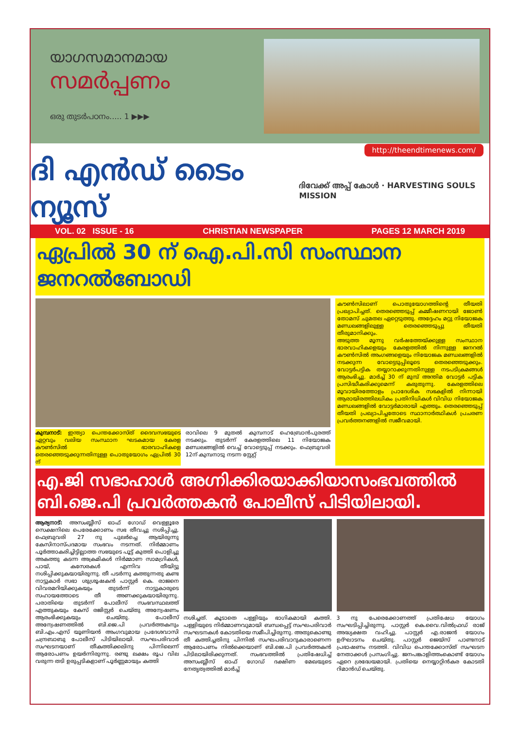യാഗസമാനമായ
സമർപ്പണം
ഒരു തുടർപഠനം..... 1 ▶▶▶
http://theendtimenews.com/
ദി എൻഡ് ടൈം ന്യൂസ് ദിവേക്ക് അപ്പ് കോൾ · HARVESTING SOULS MISSION
VOL. 02 ISSUE - 16 CHRISTIAN NEWSPAPER PAGES 12 MARCH 2019
ഏപ്രിൽ 30 ന് ഐ.പി.സി സംസ്ഥാന ജനറൽബോഡി
കുമ്പനാട്: ഇന്ത്യാ പെന്തക്കോസ്ത് ദൈവസഭയുടെ ഏറ്റവും വലിയ സംസ്ഥാന ഘടകമായ കേരള കൗൺസിൽ ഭാരവാഹികളെ തെരഞ്ഞെടുക്കുന്നതിനുള്ള പൊതുയോഗം ഏപ്രിൽ 30 ന്
രാവിലെ 9 മുതൽ കുമ്പനാട് ഹെബ്രോൻപുരത്ത് നടക്കും. തുടർന്ന് കേരളത്തിലെ 11 നിയോജക മണ്ഡലങ്ങളിൽ വെച്ച് വോട്ടെടുപ്പ് നടക്കും. ഫെബ്രുവരി 12ന് കുമ്പനാടു നടന്ന സ്റ്റേറ്റ്
കൗൺസിലാണ് പൊതുയോഗത്തിന്റെ തീയതി പ്രഖ്യാപിച്ചത്. തെരഞ്ഞെടുപ്പ് കമ്മീഷണറായി ജോൺ തോമസ് ചുമതല ഏറ്റെടുത്തു. അദ്ദേഹം മറ്റു നിയോജക മണ്ഡലങ്ങളിലുള്ള തെരഞ്ഞെടുപ്പു തീയതി തീരുമാനിക്കും.
അടുത്ത മൂന്നു വർഷത്തേയ്ക്കുള്ള സംസ്ഥാന ഭാരവാഹികളെയും കേരളത്തിൽ നിന്നുള്ള ജനറൽ കൗൺസിൽ അംഗങ്ങളെയും നിയോജക മണ്ഡലങ്ങളിൽ നടക്കുന്ന വോട്ടെടുപ്പിലൂടെ തെരഞ്ഞെടുക്കും. വോട്ടർപട്ടിക തയ്യാറാക്കുന്നതിനുള്ള നടപടിക്രമങ്ങൾ ആരംഭിച്ചു. മാർച്ച് 30 ന് മുമ്പ് അന്തിമ വോട്ടർ പട്ടിക പ്രസിദ്ധീകരിക്കുമെന്ന് കരുതുന്നു. കേരളത്തിലെ മൂവായിരത്തോളം പ്രാദേശിക സഭകളിൽ നിന്നായി ആരായിരത്തിലധികം പ്രതിനിധികൾ വിവിധ നിയോജക മണ്ഡലങ്ങളിൽ വോട്ടർമാരായി എത്തും. തെരഞ്ഞെടുപ്പ് തീയതി പ്രഖ്യാപിച്ചതോടെ സ്ഥാനാർത്ഥികൾ പ്രചരണ പ്രവർത്തനങ്ങളിൽ സജീവമായി.
എ.ജി സഭാഹാൾ അഗ്നിക്കിരയാക്കിയാസംഭവത്തിൽ ബി.ജെ.പി പ്രവർത്തകൻ പോലീസ് പിടിയിലായി.
ആര്യനാട്: അസംബ്ലീസ് ഓഫ് ഗോഡ് വെള്ളൂരേ സെക്ഷനിലെ പെരേക്കോണം സഭ തീവച്ചു നശിപ്പിച്ചു. ഫെബ്രുവരി 27 നു പുലർച്ചെ ആയിരുന്നു കേസിനാസ്പദമായ സംഭവം നടന്നത്. നിർമ്മാണം പൂർത്താകരിച്ചിട്ടില്ലാത്ത സഭയുടെ പൂട്ട് കുത്തി പൊളിച്ചു അകത്തു കടന്ന അക്രമികൾ നിർമ്മാണ സാമഗ്രികൾ, പായ്, കസേരകൾ എന്നിവ തീയിട്ടു നശിപ്പിക്കുകയായിരുന്നു. തീ പടർന്നു കത്തുന്നതു കണ്ട നാട്ടുകാർ സഭാ ശുശ്രൂഷകൻ പാസ്റ്റർ കെ. രാജനെ വിവരമറിയിക്കുകയും തുടർന്ന് നാട്ടുകാരുടെ സഹായത്തോടെ തീ അണക്കുകയായിരുന്നു. പരാതിയെ തുടർന്ന് പോലീസ് സംഭവസ്ഥലത്ത് എത്തുകയും കേസ് രജിസ്റ്റർ ചെയ്തു അന്വേഷണം ആരംഭിക്കുകയും ചെയ്തു. പോലീസ് അന്വേഷണത്തിൽ ബി.ജെ.പി പ്രവർത്തകനും ബി.എം.എസ് യൂണിയൻ അംഗവുമായ പ്രദേശവാസി ചന്ദ്രബാബു പോലീസ് പിടിയിലായി. സംഘപരിവാർ സംഘടനയാണ് തീകത്തിക്കലിനു പിന്നിലെന്ന് ആരോപണം ഉയർന്നിരുന്നു. രണ്ടു ലക്ഷം രൂപ വില വരുന്ന തടി ഉരുപ്പടികളാണ് പൂർണ്ണമായും കത്തി
നശിച്ചത്. കൂടാതെ പള്ളിയും ഭാഗികമായി കത്തി. പള്ളിയുടെ നിർമ്മാണവുമായി ബന്ധപ്പെട്ട് സംഘപരിവാർ സംഘടനകൾ കോടതിയെ സമീപിച്ചിരുന്നു. അതുകൊണ്ടു തീ കത്തിച്ചതിനു പിന്നിൽ സംഘപരിവാറുകാരാണെന്ന ആരോപണം നിൽക്കെയാണ് ബി.ജെ.പി പ്രവർത്തകൻ പിടിലായിരിക്കുന്നത്. സംഭവത്തിൽ പ്രതിഷേധിച്ച് അസംബ്ലീസ് ഓഫ് ഗോഡ് ദക്ഷിണ മേഖയുടെ നേതൃത്വത്തിൽ മാർച്ച്
3 നു പേരെക്കോണത്ത് പ്രതിഷേധ യോഗം സംഘടിപ്പിച്ചിരുന്നു. പാസ്റ്റർ കെ.വൈ.വിൽഫ്രഡ് രാജ് അദ്ധ്യക്ഷത വഹിച്ചു. പാസ്റ്റർ എ.രാജൻ യോഗം ഉദ്ഘാടനം ചെയ്തു. പാസ്റ്റർ ജെയ്സ് പാണ്ടനാട് പ്രഭാഷണം നടത്തി. വിവിധ പെന്തക്കോസ്ത് സംഘടന നേതാക്കൾ പ്രസംഗിച്ചു. ജനപങ്കാളിത്തംകൊണ്ട് യോഗം ഏറെ ശ്രദ്ധേയമായി. പ്രതിയെ നെയ്യാറ്റിൻകര കോടതി റിമാൻഡ് ചെയ്തു.